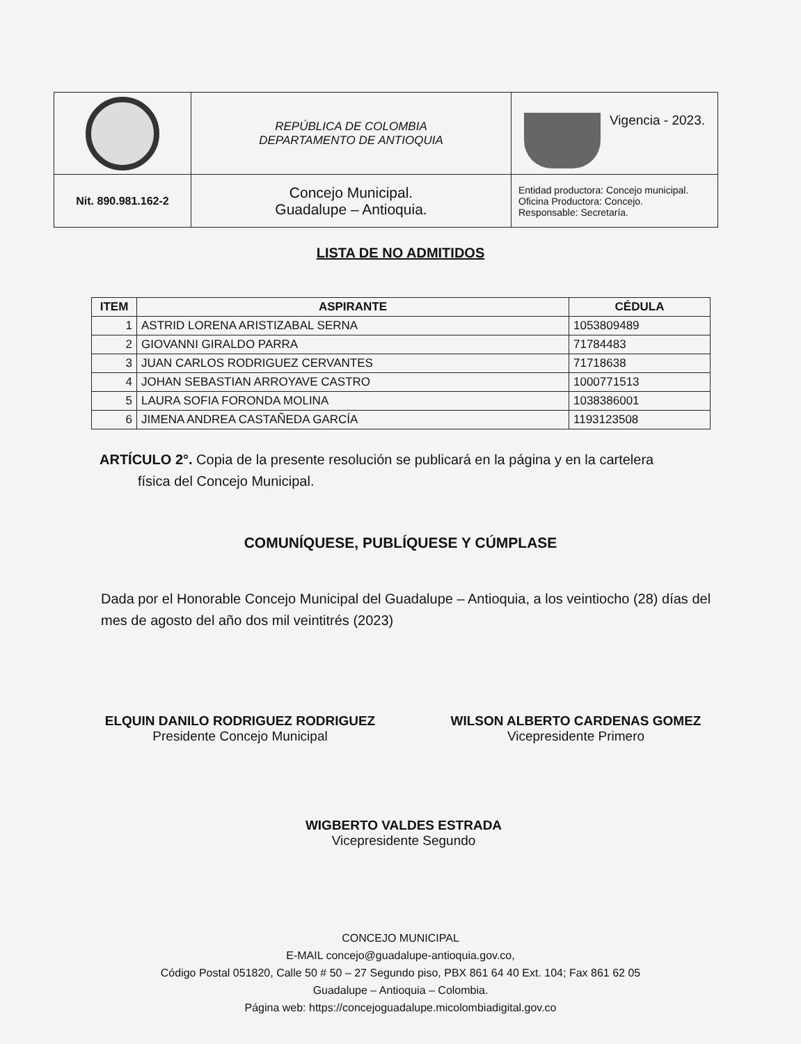| | REPÚBLICA DE COLOMBIA DEPARTAMENTO DE ANTIOQUIA | Vigencia - 2023. |
| Nit. 890.981.162-2 | Concejo Municipal. Guadalupe – Antioquia. | Entidad productora: Concejo municipal. Oficina Productora: Concejo. Responsable: Secretaría. |
LISTA DE NO ADMITIDOS
| ITEM | ASPIRANTE | CÉDULA |
| --- | --- | --- |
| 1 | ASTRID LORENA ARISTIZABAL SERNA | 1053809489 |
| 2 | GIOVANNI GIRALDO PARRA | 71784483 |
| 3 | JUAN CARLOS RODRIGUEZ CERVANTES | 71718638 |
| 4 | JOHAN SEBASTIAN ARROYAVE CASTRO | 1000771513 |
| 5 | LAURA SOFIA FORONDA MOLINA | 1038386001 |
| 6 | JIMENA ANDREA CASTAÑEDA GARCÍA | 1193123508 |
ARTÍCULO 2°. Copia de la presente resolución se publicará en la página y en la cartelera
física del Concejo Municipal.
COMUNÍQUESE, PUBLÍQUESE Y CÚMPLASE
Dada por el Honorable Concejo Municipal del Guadalupe – Antioquia, a los veintiocho (28) días del mes de agosto del año dos mil veintitrés (2023)
ELQUIN DANILO RODRIGUEZ RODRIGUEZ
Presidente Concejo Municipal
WILSON ALBERTO CARDENAS GOMEZ
Vicepresidente Primero
WIGBERTO VALDES ESTRADA
Vicepresidente Segundo
CONCEJO MUNICIPAL
E-MAIL concejo@guadalupe-antioquia.gov.co,
Código Postal 051820, Calle 50 # 50 – 27 Segundo piso, PBX 861 64 40 Ext. 104; Fax 861 62 05
Guadalupe – Antioquia – Colombia.
Página web: https://concejoguadalupe.micolombiadigital.gov.co